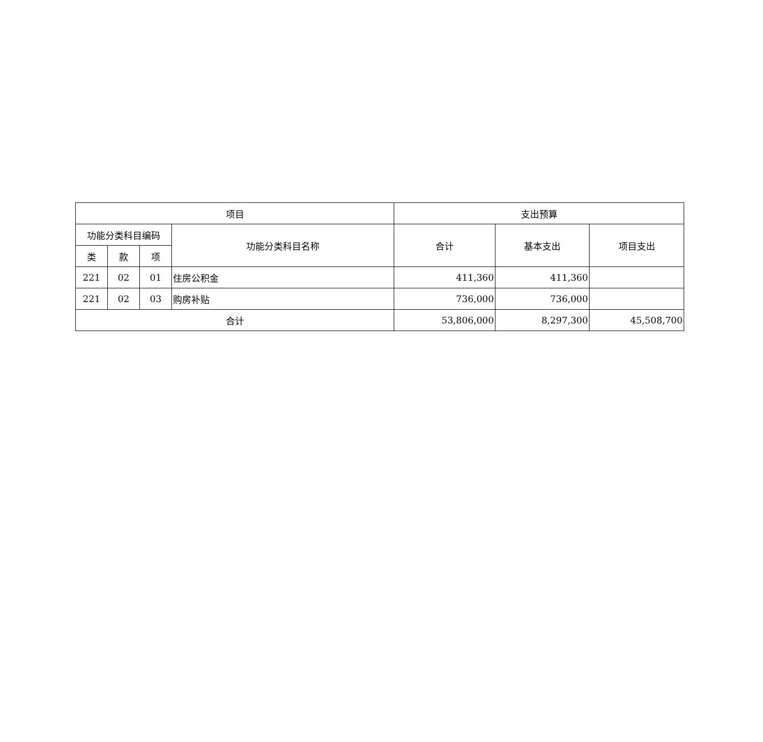| 项目 | | | | 支出预算 | | |
| --- | --- | --- | --- | --- | --- | --- |
| 功能分类科目编码 | | | 功能分类科目名称 | 合计 | 基本支出 | 项目支出 |
| 类 | 款 | 项 | | | | |
| 221 | 02 | 01 | 住房公积金 | 411,360 | 411,360 | |
| 221 | 02 | 03 | 购房补贴 | 736,000 | 736,000 | |
| 合计 | | | | 53,806,000 | 8,297,300 | 45,508,700 |